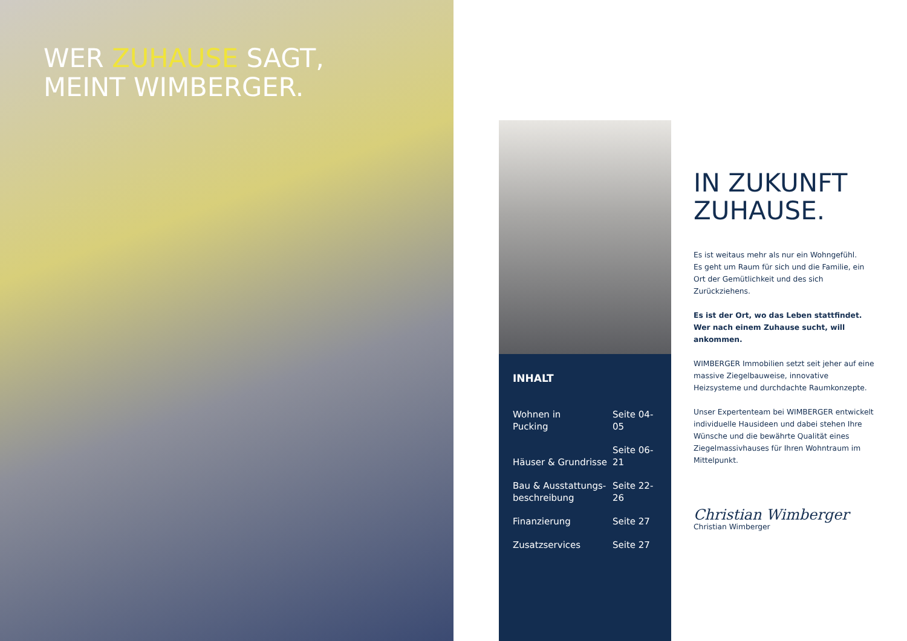WER ZUHAUSE SAGT,
MEINT WIMBERGER.
INHALT
| Wohnen in Pucking | Seite 04-05 |
| Häuser & Grundrisse | Seite 06-21 |
| Bau & Ausstattungs- beschreibung | Seite 22-26 |
| Finanzierung | Seite 27 |
| Zusatzservices | Seite 27 |
IN ZUKUNFT
ZUHAUSE.
Es ist weitaus mehr als nur ein Wohngefühl.
Es geht um Raum für sich und die Familie, ein Ort der Gemütlichkeit und des sich Zurückziehens.
Es ist der Ort, wo das Leben stattfindet.
Wer nach einem Zuhause sucht, will ankommen.
WIMBERGER Immobilien setzt seit jeher auf eine massive Ziegelbauweise, innovative Heizsysteme und durchdachte Raumkonzepte.
Unser Expertenteam bei WIMBERGER entwickelt individuelle Hausideen und dabei stehen Ihre Wünsche und die bewährte Qualität eines Ziegelmassivhauses für Ihren Wohntraum im Mittelpunkt.
Christian Wimberger
Christian Wimberger